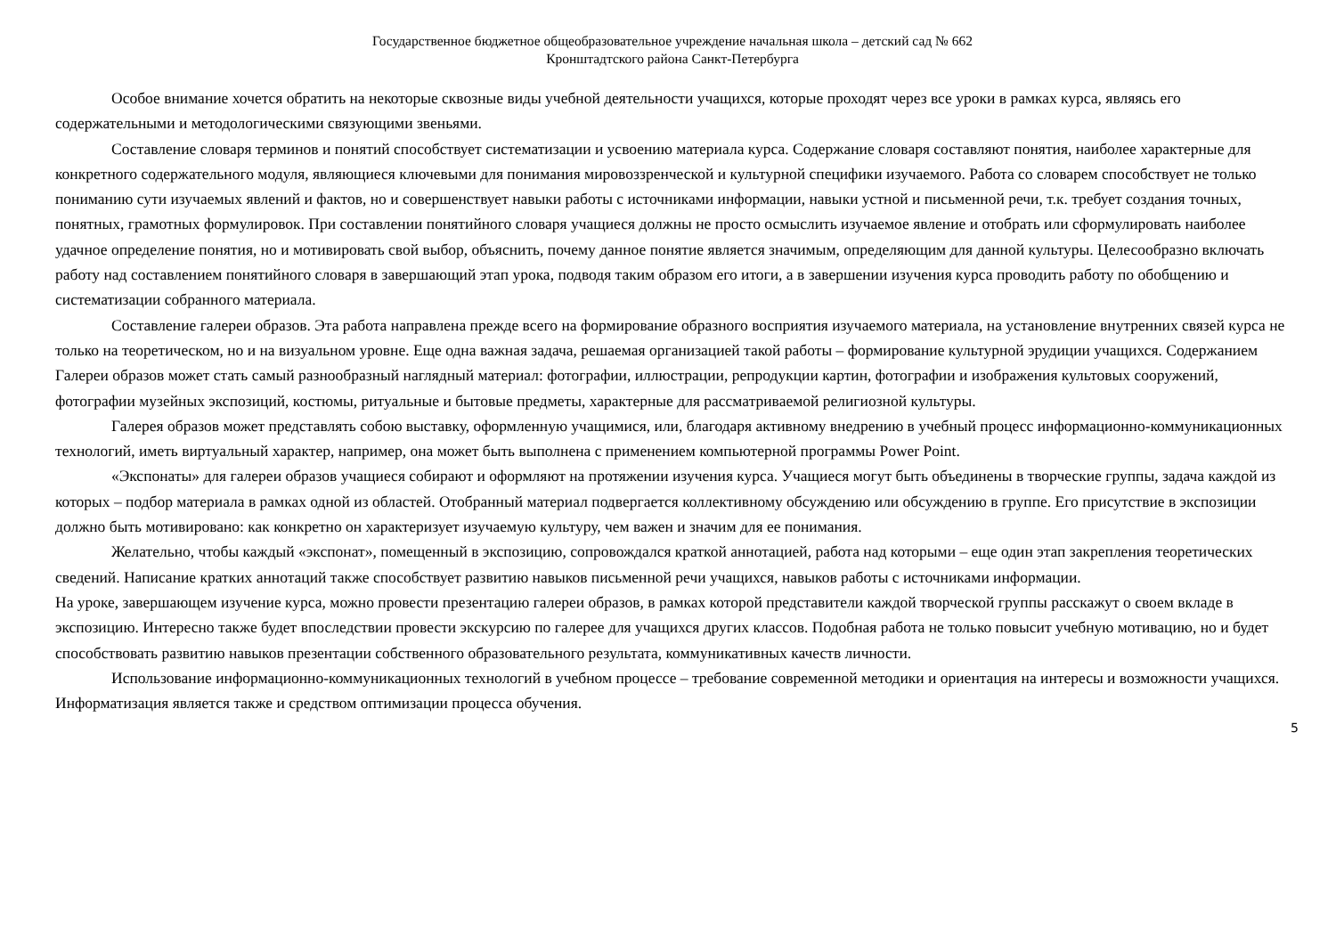Государственное бюджетное общеобразовательное учреждение начальная школа – детский сад № 662
Кронштадтского района Санкт-Петербурга
Особое внимание хочется обратить на некоторые сквозные виды учебной деятельности учащихся, которые проходят через все уроки в рамках курса, являясь его содержательными и методологическими связующими звеньями.
Составление словаря терминов и понятий способствует систематизации и усвоению материала курса. Содержание словаря составляют понятия, наиболее характерные для конкретного содержательного модуля, являющиеся ключевыми для понимания мировоззренческой и культурной специфики изучаемого. Работа со словарем способствует не только пониманию сути изучаемых явлений и фактов, но и совершенствует навыки работы с источниками информации, навыки устной и письменной речи, т.к. требует создания точных, понятных, грамотных формулировок. При составлении понятийного словаря учащиеся должны не просто осмыслить изучаемое явление и отобрать или сформулировать наиболее удачное определение понятия, но и мотивировать свой выбор, объяснить, почему данное понятие является значимым, определяющим для данной культуры. Целесообразно включать работу над составлением понятийного словаря в завершающий этап урока, подводя таким образом его итоги, а в завершении изучения курса проводить работу по обобщению и систематизации собранного материала.
Составление галереи образов. Эта работа направлена прежде всего на формирование образного восприятия изучаемого материала, на установление внутренних связей курса не только на теоретическом, но и на визуальном уровне. Еще одна важная задача, решаемая организацией такой работы – формирование культурной эрудиции учащихся. Содержанием Галереи образов может стать самый разнообразный наглядный материал: фотографии, иллюстрации, репродукции картин, фотографии и изображения культовых сооружений, фотографии музейных экспозиций, костюмы, ритуальные и бытовые предметы, характерные для рассматриваемой религиозной культуры.
Галерея образов может представлять собою выставку, оформленную учащимися, или, благодаря активному внедрению в учебный процесс информационно-коммуникационных технологий, иметь виртуальный характер, например, она может быть выполнена с применением компьютерной программы Power Point.
«Экспонаты» для галереи образов учащиеся собирают и оформляют на протяжении изучения курса. Учащиеся могут быть объединены в творческие группы, задача каждой из которых – подбор материала в рамках одной из областей. Отобранный материал подвергается коллективному обсуждению или обсуждению в группе. Его присутствие в экспозиции должно быть мотивировано: как конкретно он характеризует изучаемую культуру, чем важен и значим для ее понимания.
Желательно, чтобы каждый «экспонат», помещенный в экспозицию, сопровождался краткой аннотацией, работа над которыми – еще один этап закрепления теоретических сведений. Написание кратких аннотаций также способствует развитию навыков письменной речи учащихся, навыков работы с источниками информации.
На уроке, завершающем изучение курса, можно провести презентацию галереи образов, в рамках которой представители каждой творческой группы расскажут о своем вкладе в экспозицию. Интересно также будет впоследствии провести экскурсию по галерее для учащихся других классов. Подобная работа не только повысит учебную мотивацию, но и будет способствовать развитию навыков презентации собственного образовательного результата, коммуникативных качеств личности.
Использование информационно-коммуникационных технологий в учебном процессе – требование современной методики и ориентация на интересы и возможности учащихся. Информатизация является также и средством оптимизации процесса обучения.
5